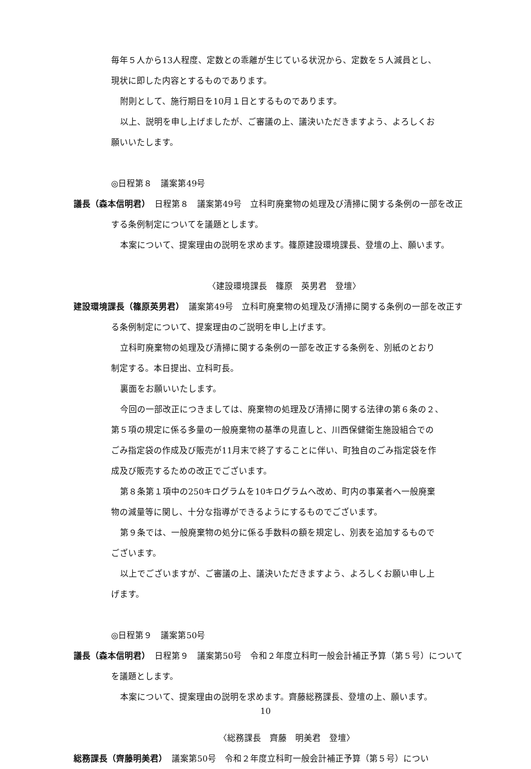毎年５人から13人程度、定数との乖離が生じている状況から、定数を５人減員とし、
現状に即した内容とするものであります。
附則として、施行期日を10月１日とするものであります。
以上、説明を申し上げましたが、ご審議の上、議決いただきますよう、よろしくお
願いいたします。
◎日程第８　議案第49号
議長（森本信明君）　日程第８　議案第49号　立科町廃棄物の処理及び清掃に関する条例の一部を改正する条例制定についてを議題とします。
本案について、提案理由の説明を求めます。篠原建設環境課長、登壇の上、願います。
〈建設環境課長　篠原　英男君　登壇〉
建設環境課長（篠原英男君）　議案第49号　立科町廃棄物の処理及び清掃に関する条例の一部を改正する条例制定について、提案理由のご説明を申し上げます。
立科町廃棄物の処理及び清掃に関する条例の一部を改正する条例を、別紙のとおり
制定する。本日提出、立科町長。
裏面をお願いいたします。
今回の一部改正につきましては、廃棄物の処理及び清掃に関する法律の第６条の２、
第５項の規定に係る多量の一般廃棄物の基準の見直しと、川西保健衛生施設組合での
ごみ指定袋の作成及び販売が11月末で終了することに伴い、町独自のごみ指定袋を作
成及び販売するための改正でございます。
第８条第１項中の250キログラムを10キログラムへ改め、町内の事業者へ一般廃棄
物の減量等に関し、十分な指導ができるようにするものでございます。
第９条では、一般廃棄物の処分に係る手数料の額を規定し、別表を追加するもので
ございます。
以上でございますが、ご審議の上、議決いただきますよう、よろしくお願い申し上
げます。
◎日程第９　議案第50号
議長（森本信明君）　日程第９　議案第50号　令和２年度立科町一般会計補正予算（第５号）についてを議題とします。
本案について、提案理由の説明を求めます。齊藤総務課長、登壇の上、願います。
〈総務課長　齊藤　明美君　登壇〉
総務課長（齊藤明美君）　議案第50号　令和２年度立科町一般会計補正予算（第５号）につい
10